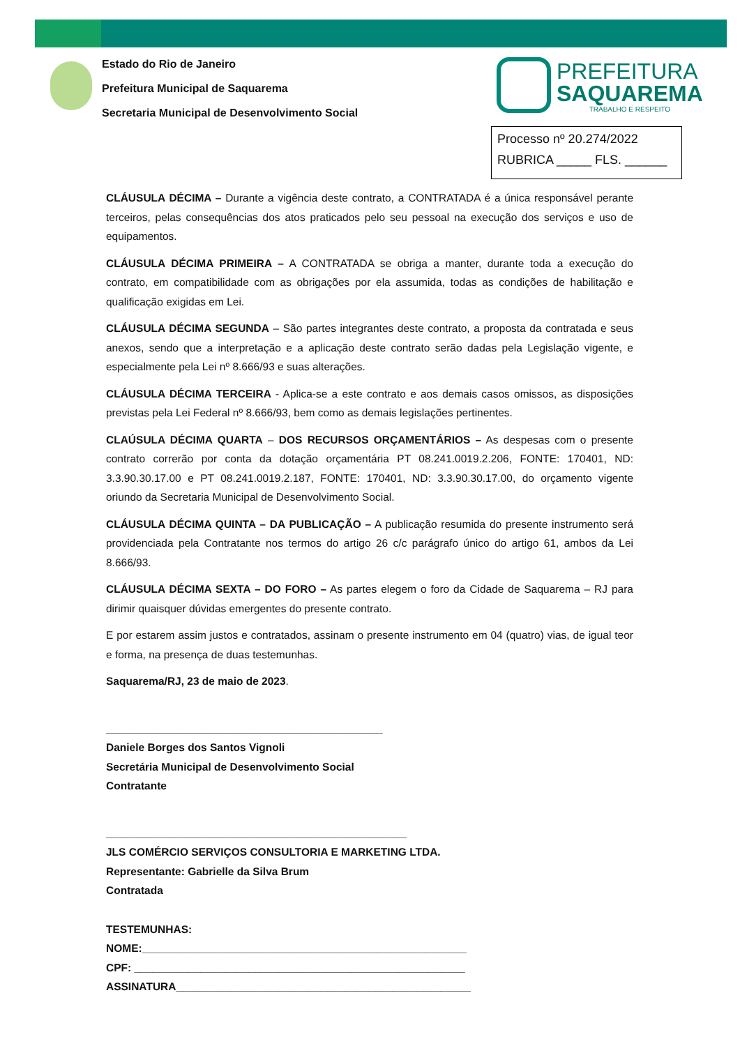Estado do Rio de Janeiro
Prefeitura Municipal de Saquarema
Secretaria Municipal de Desenvolvimento Social
PREFEITURA
SAQUAREMA
TRABALHO E RESPEITO
Processo nº 20.274/2022
RUBRICA _____ FLS. ______
CLÁUSULA DÉCIMA – Durante a vigência deste contrato, a CONTRATADA é a única responsável perante terceiros, pelas consequências dos atos praticados pelo seu pessoal na execução dos serviços e uso de equipamentos.
CLÁUSULA DÉCIMA PRIMEIRA – A CONTRATADA se obriga a manter, durante toda a execução do contrato, em compatibilidade com as obrigações por ela assumida, todas as condições de habilitação e qualificação exigidas em Lei.
CLÁUSULA DÉCIMA SEGUNDA – São partes integrantes deste contrato, a proposta da contratada e seus anexos, sendo que a interpretação e a aplicação deste contrato serão dadas pela Legislação vigente, e especialmente pela Lei nº 8.666/93 e suas alterações.
CLÁUSULA DÉCIMA TERCEIRA - Aplica-se a este contrato e aos demais casos omissos, as disposições previstas pela Lei Federal nº 8.666/93, bem como as demais legislações pertinentes.
CLAÚSULA DÉCIMA QUARTA – DOS RECURSOS ORÇAMENTÁRIOS – As despesas com o presente contrato correrão por conta da dotação orçamentária PT 08.241.0019.2.206, FONTE: 170401, ND: 3.3.90.30.17.00 e PT 08.241.0019.2.187, FONTE: 170401, ND: 3.3.90.30.17.00, do orçamento vigente oriundo da Secretaria Municipal de Desenvolvimento Social.
CLÁUSULA DÉCIMA QUINTA – DA PUBLICAÇÃO – A publicação resumida do presente instrumento será providenciada pela Contratante nos termos do artigo 26 c/c parágrafo único do artigo 61, ambos da Lei 8.666/93.
CLÁUSULA DÉCIMA SEXTA – DO FORO – As partes elegem o foro da Cidade de Saquarema – RJ para dirimir quaisquer dúvidas emergentes do presente contrato.
E por estarem assim justos e contratados, assinam o presente instrumento em 04 (quatro) vias, de igual teor e forma, na presença de duas testemunhas.
Saquarema/RJ, 23 de maio de 2023.
______________________________________________
Daniele Borges dos Santos Vignoli
Secretária Municipal de Desenvolvimento Social
Contratante
__________________________________________________
JLS COMÉRCIO SERVIÇOS CONSULTORIA E MARKETING LTDA.
Representante: Gabrielle da Silva Brum
Contratada
TESTEMUNHAS:
NOME:______________________________________________________
CPF: _______________________________________________________
ASSINATURA_________________________________________________